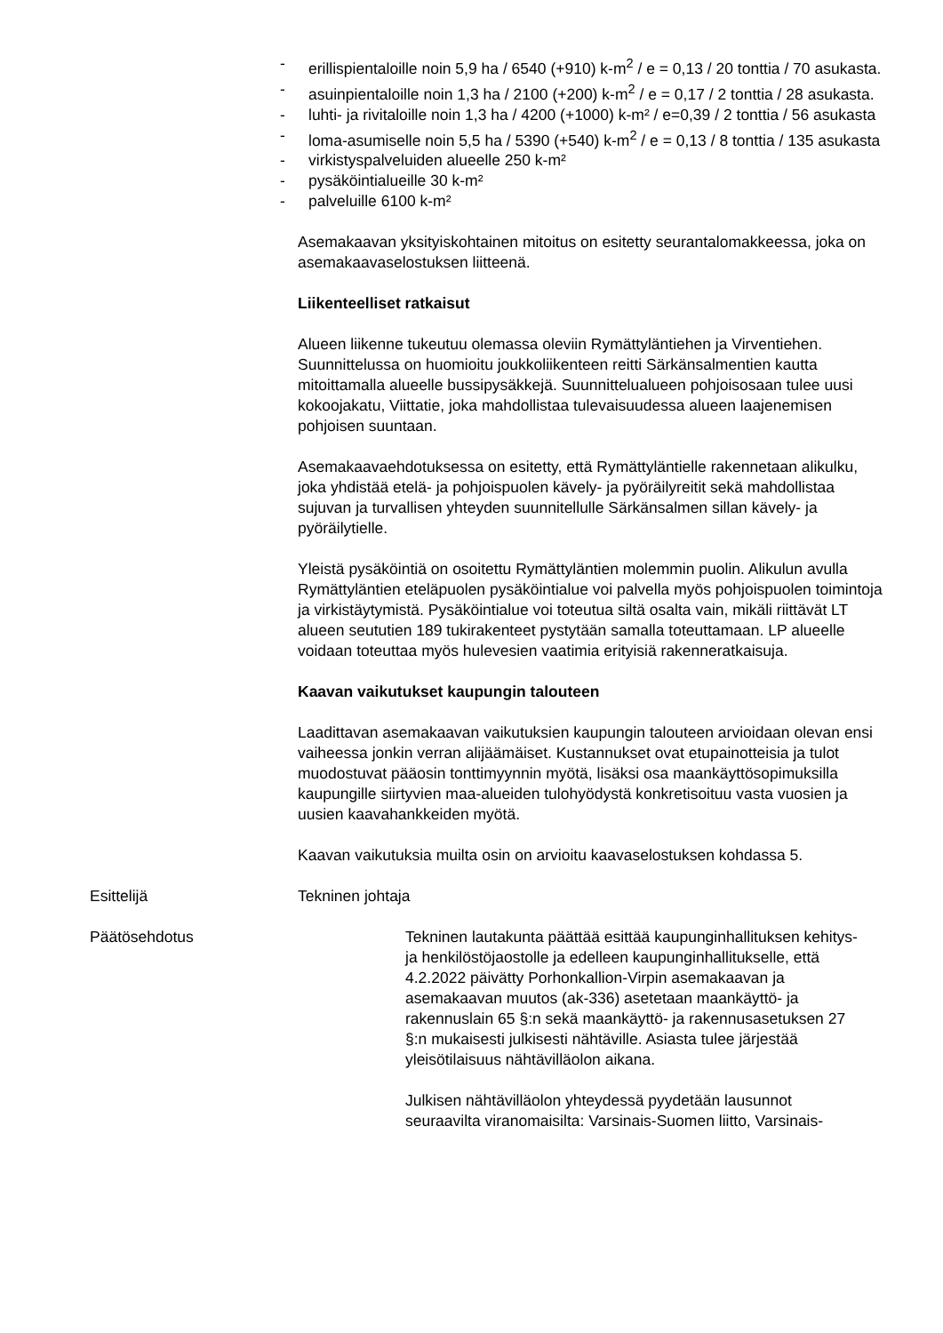- erillispientaloille noin 5,9 ha / 6540 (+910) k-m<sup>2</sup> / e = 0,13 / 20 tonttia / 70 asukasta.
- asuinpientaloille noin 1,3 ha / 2100 (+200) k-m<sup>2</sup> / e = 0,17 / 2 tonttia / 28 asukasta.
- luhti- ja rivitaloille noin 1,3 ha / 4200 (+1000) k-m² / e=0,39 / 2 tonttia / 56 asukasta
- loma-asumiselle noin 5,5 ha / 5390 (+540) k-m<sup>2</sup> / e = 0,13 / 8 tonttia / 135 asukasta
- virkistyspalveluiden alueelle 250 k-m²
- pysäköintialueille 30 k-m²
- palveluille 6100 k-m²
Asemakaavan yksityiskohtainen mitoitus on esitetty seurantalomakkeessa, joka on asemakaavaselostuksen liitteenä.
Liikenteelliset ratkaisut
Alueen liikenne tukeutuu olemassa oleviin Rymättyläntiehen ja Virventiehen. Suunnittelussa on huomioitu joukkoliikenteen reitti Särkänsalmentien kautta mitoittamalla alueelle bussipysäkkejä. Suunnittelualueen pohjoisosaan tulee uusi kokoojakatu, Viittatie, joka mahdollistaa tulevaisuudessa alueen laajenemisen pohjoisen suuntaan.
Asemakaavaehdotuksessa on esitetty, että Rymättyläntielle rakennetaan alikulku, joka yhdistää etelä- ja pohjoispuolen kävely- ja pyöräilyreitit sekä mahdollistaa sujuvan ja turvallisen yhteyden suunnitellulle Särkänsalmen sillan kävely- ja pyöräilytielle.
Yleistä pysäköintiä on osoitettu Rymättyläntien molemmin puolin. Alikulun avulla Rymättyläntien eteläpuolen pysäköintialue voi palvella myös pohjoispuolen toimintoja ja virkistäytymistä. Pysäköintialue voi toteutua siltä osalta vain, mikäli riittävät LT alueen seututien 189 tukirakenteet pystytään samalla toteuttamaan. LP alueelle voidaan toteuttaa myös hulevesien vaatimia erityisiä rakenneratkaisuja.
Kaavan vaikutukset kaupungin talouteen
Laadittavan asemakaavan vaikutuksien kaupungin talouteen arvioidaan olevan ensi vaiheessa jonkin verran alijäämäiset. Kustannukset ovat etupainotteisia ja tulot muodostuvat pääosin tonttimyynnin myötä, lisäksi osa maankäyttösopimuksilla kaupungille siirtyvien maa-alueiden tulohyödystä konkretisoituu vasta vuosien ja uusien kaavahankkeiden myötä.
Kaavan vaikutuksia muilta osin on arvioitu kaavaselostuksen kohdassa 5.
Esittelijä Tekninen johtaja
Päätösehdotus Tekninen lautakunta päättää esittää kaupunginhallituksen kehitys- ja henkilöstöjaostolle ja edelleen kaupunginhallitukselle, että 4.2.2022 päivätty Porhonkallion-Virpin asemakaavan ja asemakaavan muutos (ak-336) asetetaan maankäyttö- ja rakennuslain 65 §:n sekä maankäyttö- ja rakennusasetuksen 27 §:n mukaisesti julkisesti nähtäville. Asiasta tulee järjestää yleisötilaisuus nähtävilläolon aikana.
Julkisen nähtävilläolon yhteydessä pyydetään lausunnot seuraavilta viranomaisilta: Varsinais-Suomen liitto, Varsinais-